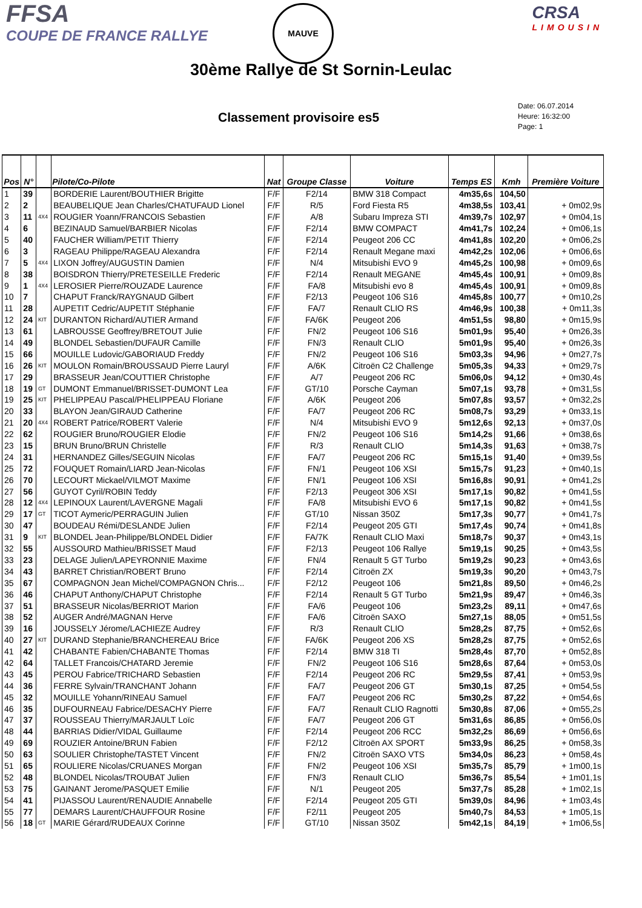FFSA
COUPE DE FRANCE RALLYE
MAUVE CRSA
LIMOUSIN
30ème Rallye de St Sornin-Leulac
Classement provisoire es5
Date: 06.07.2014
Heure: 16:32:00
Page: 1
| Pos | N° | | Pilote/Co-Pilote | Nat | Groupe Classe | Voiture | Temps ES | Kmh | Première Voiture |
| --- | --- | --- | --- | --- | --- | --- | --- | --- | --- |
| 1 | 39 | | BORDERIE Laurent/BOUTHIER Brigitte | F/F | F2/14 | BMW 318 Compact | 4m35,6s | 104,50 | |
| 2 | 2 | | BEAUBELIQUE Jean Charles/CHATUFAUD Lionel | F/F | R/5 | Ford Fiesta R5 | 4m38,5s | 103,41 | + 0m02,9s |
| 3 | 11 | 4X4 | ROUGIER Yoann/FRANCOIS Sebastien | F/F | A/8 | Subaru Impreza STI | 4m39,7s | 102,97 | + 0m04,1s |
| 4 | 6 | | BEZINAUD Samuel/BARBIER Nicolas | F/F | F2/14 | BMW COMPACT | 4m41,7s | 102,24 | + 0m06,1s |
| 5 | 40 | | FAUCHER William/PETIT Thierry | F/F | F2/14 | Peugeot 206 CC | 4m41,8s | 102,20 | + 0m06,2s |
| 6 | 3 | | RAGEAU Philippe/RAGEAU Alexandra | F/F | F2/14 | Renault Megane maxi | 4m42,2s | 102,06 | + 0m06,6s |
| 7 | 5 | 4X4 | LIXON Joffrey/AUGUSTIN Damien | F/F | N/4 | Mitsubishi EVO 9 | 4m45,2s | 100,98 | + 0m09,6s |
| 8 | 38 | | BOISDRON Thierry/PRETESEILLE Frederic | F/F | F2/14 | Renault MEGANE | 4m45,4s | 100,91 | + 0m09,8s |
| 9 | 1 | 4X4 | LEROSIER Pierre/ROUZADE Laurence | F/F | FA/8 | Mitsubishi evo 8 | 4m45,4s | 100,91 | + 0m09,8s |
| 10 | 7 | | CHAPUT Franck/RAYGNAUD Gilbert | F/F | F2/13 | Peugeot 106 S16 | 4m45,8s | 100,77 | + 0m10,2s |
| 11 | 28 | | AUPETIT Cedric/AUPETIT Stéphanie | F/F | FA/7 | Renault CLIO RS | 4m46,9s | 100,38 | + 0m11,3s |
| 12 | 24 | KIT | DURANTON Richard/AUTIER Armand | F/F | FA/6K | Peugeot 206 | 4m51,5s | 98,80 | + 0m15,9s |
| 13 | 61 | | LABROUSSE Geoffrey/BRETOUT Julie | F/F | FN/2 | Peugeot 106 S16 | 5m01,9s | 95,40 | + 0m26,3s |
| 14 | 49 | | BLONDEL Sebastien/DUFAUR Camille | F/F | FN/3 | Renault CLIO | 5m01,9s | 95,40 | + 0m26,3s |
| 15 | 66 | | MOUILLE Ludovic/GABORIAUD Freddy | F/F | FN/2 | Peugeot 106 S16 | 5m03,3s | 94,96 | + 0m27,7s |
| 16 | 26 | KIT | MOULON Romain/BROUSSAUD Pierre Lauryl | F/F | A/6K | Citroën C2 Challenge | 5m05,3s | 94,33 | + 0m29,7s |
| 17 | 29 | | BRASSEUR Jean/COUTTIER Christophe | F/F | A/7 | Peugeot 206 RC | 5m06,0s | 94,12 | + 0m30,4s |
| 18 | 19 | GT | DUMONT Emmanuel/BRISSET-DUMONT Lea | F/F | GT/10 | Porsche Cayman | 5m07,1s | 93,78 | + 0m31,5s |
| 19 | 25 | KIT | PHELIPPEAU Pascal/PHELIPPEAU Floriane | F/F | A/6K | Peugeot 206 | 5m07,8s | 93,57 | + 0m32,2s |
| 20 | 33 | | BLAYON Jean/GIRAUD Catherine | F/F | FA/7 | Peugeot 206 RC | 5m08,7s | 93,29 | + 0m33,1s |
| 21 | 20 | 4X4 | ROBERT Patrice/ROBERT Valerie | F/F | N/4 | Mitsubishi EVO 9 | 5m12,6s | 92,13 | + 0m37,0s |
| 22 | 62 | | ROUGIER Bruno/ROUGIER Elodie | F/F | FN/2 | Peugeot 106 S16 | 5m14,2s | 91,66 | + 0m38,6s |
| 23 | 15 | | BRUN Bruno/BRUN Christelle | F/F | R/3 | Renault CLIO | 5m14,3s | 91,63 | + 0m38,7s |
| 24 | 31 | | HERNANDEZ Gilles/SEGUIN Nicolas | F/F | FA/7 | Peugeot 206 RC | 5m15,1s | 91,40 | + 0m39,5s |
| 25 | 72 | | FOUQUET Romain/LIARD Jean-Nicolas | F/F | FN/1 | Peugeot 106 XSI | 5m15,7s | 91,23 | + 0m40,1s |
| 26 | 70 | | LECOURT Mickael/VILMOT Maxime | F/F | FN/1 | Peugeot 106 XSI | 5m16,8s | 90,91 | + 0m41,2s |
| 27 | 56 | | GUYOT Cyril/ROBIN Teddy | F/F | F2/13 | Peugeot 306 XSI | 5m17,1s | 90,82 | + 0m41,5s |
| 28 | 12 | 4X4 | LEPINOUX Laurent/LAVERGNE Magali | F/F | FA/8 | Mitsubishi EVO 6 | 5m17,1s | 90,82 | + 0m41,5s |
| 29 | 17 | GT | TICOT Aymeric/PERRAGUIN Julien | F/F | GT/10 | Nissan 350Z | 5m17,3s | 90,77 | + 0m41,7s |
| 30 | 47 | | BOUDEAU Rémi/DESLANDE Julien | F/F | F2/14 | Peugeot 205 GTI | 5m17,4s | 90,74 | + 0m41,8s |
| 31 | 9 | KIT | BLONDEL Jean-Philippe/BLONDEL Didier | F/F | FA/7K | Renault CLIO Maxi | 5m18,7s | 90,37 | + 0m43,1s |
| 32 | 55 | | AUSSOURD Mathieu/BRISSET Maud | F/F | F2/13 | Peugeot 106 Rallye | 5m19,1s | 90,25 | + 0m43,5s |
| 33 | 23 | | DELAGE Julien/LAPEYRONNIE Maxime | F/F | FN/4 | Renault 5 GT Turbo | 5m19,2s | 90,23 | + 0m43,6s |
| 34 | 43 | | BARRET Christian/ROBERT Bruno | F/F | F2/14 | Citroën ZX | 5m19,3s | 90,20 | + 0m43,7s |
| 35 | 67 | | COMPAGNON Jean Michel/COMPAGNON Chris... | F/F | F2/12 | Peugeot 106 | 5m21,8s | 89,50 | + 0m46,2s |
| 36 | 46 | | CHAPUT Anthony/CHAPUT Christophe | F/F | F2/14 | Renault 5 GT Turbo | 5m21,9s | 89,47 | + 0m46,3s |
| 37 | 51 | | BRASSEUR Nicolas/BERRIOT Marion | F/F | FA/6 | Peugeot 106 | 5m23,2s | 89,11 | + 0m47,6s |
| 38 | 52 | | AUGER André/MAGNAN Herve | F/F | FA/6 | Citroën SAXO | 5m27,1s | 88,05 | + 0m51,5s |
| 39 | 16 | | JOUSSELY Jérome/LACHIEZE Audrey | F/F | R/3 | Renault CLIO | 5m28,2s | 87,75 | + 0m52,6s |
| 40 | 27 | KIT | DURAND Stephanie/BRANCHEREAU Brice | F/F | FA/6K | Peugeot 206 XS | 5m28,2s | 87,75 | + 0m52,6s |
| 41 | 42 | | CHABANTE Fabien/CHABANTE Thomas | F/F | F2/14 | BMW 318 TI | 5m28,4s | 87,70 | + 0m52,8s |
| 42 | 64 | | TALLET Francois/CHATARD Jeremie | F/F | FN/2 | Peugeot 106 S16 | 5m28,6s | 87,64 | + 0m53,0s |
| 43 | 45 | | PEROU Fabrice/TRICHARD Sebastien | F/F | F2/14 | Peugeot 206 RC | 5m29,5s | 87,41 | + 0m53,9s |
| 44 | 36 | | FERRE Sylvain/TRANCHANT Johann | F/F | FA/7 | Peugeot 206 GT | 5m30,1s | 87,25 | + 0m54,5s |
| 45 | 32 | | MOUILLE Yohann/RINEAU Samuel | F/F | FA/7 | Peugeot 206 RC | 5m30,2s | 87,22 | + 0m54,6s |
| 46 | 35 | | DUFOURNEAU Fabrice/DESACHY Pierre | F/F | FA/7 | Renault CLIO Ragnotti | 5m30,8s | 87,06 | + 0m55,2s |
| 47 | 37 | | ROUSSEAU Thierry/MARJAULT Loïc | F/F | FA/7 | Peugeot 206 GT | 5m31,6s | 86,85 | + 0m56,0s |
| 48 | 44 | | BARRIAS Didier/VIDAL Guillaume | F/F | F2/14 | Peugeot 206 RCC | 5m32,2s | 86,69 | + 0m56,6s |
| 49 | 69 | | ROUZIER Antoine/BRUN Fabien | F/F | F2/12 | Citroën AX SPORT | 5m33,9s | 86,25 | + 0m58,3s |
| 50 | 63 | | SOULIER Christophe/TASTET Vincent | F/F | FN/2 | Citroën SAXO VTS | 5m34,0s | 86,23 | + 0m58,4s |
| 51 | 65 | | ROULIERE Nicolas/CRUANES Morgan | F/F | FN/2 | Peugeot 106 XSI | 5m35,7s | 85,79 | + 1m00,1s |
| 52 | 48 | | BLONDEL Nicolas/TROUBAT Julien | F/F | FN/3 | Renault CLIO | 5m36,7s | 85,54 | + 1m01,1s |
| 53 | 75 | | GAINANT Jerome/PASQUET Emilie | F/F | N/1 | Peugeot 205 | 5m37,7s | 85,28 | + 1m02,1s |
| 54 | 41 | | PIJASSOU Laurent/RENAUDIE Annabelle | F/F | F2/14 | Peugeot 205 GTI | 5m39,0s | 84,96 | + 1m03,4s |
| 55 | 77 | | DEMARS Laurent/CHAUFFOUR Rosine | F/F | F2/11 | Peugeot 205 | 5m40,7s | 84,53 | + 1m05,1s |
| 56 | 18 | GT | MARIE Gérard/RUDEAUX Corinne | F/F | GT/10 | Nissan 350Z | 5m42,1s | 84,19 | + 1m06,5s |